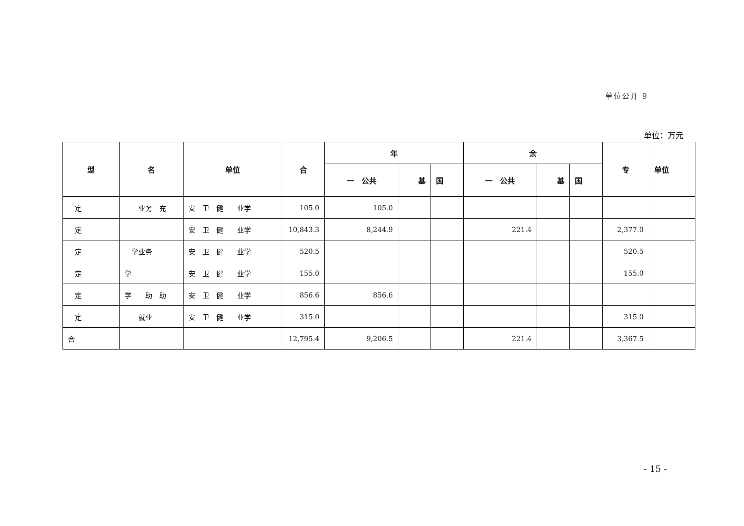单位公开 9
单位：万元
| 型 | 名 | 单位 | 合 | 年 | | | 余 | | | 专 | 单位 |
| --- | --- | --- | --- | --- | --- | --- | --- | --- | --- | --- | --- |
| | | | | 一 公共 | 基 | 国 | 一 公共 | 基 | 国 | | |
| 定 | 业务 充 | 安 卫 健 业学 | 105.0 | 105.0 | | | | | | | |
| 定 | | 安 卫 健 业学 | 10,843.3 | 8,244.9 | | | 221.4 | | | 2,377.0 | |
| 定 | 学业务 | 安 卫 健 业学 | 520.5 | | | | | | | 520.5 | |
| 定 | 学 | 安 卫 健 业学 | 155.0 | | | | | | | 155.0 | |
| 定 | 学 助 助 | 安 卫 健 业学 | 856.6 | 856.6 | | | | | | | |
| 定 | 就业 | 安 卫 健 业学 | 315.0 | | | | | | | 315.0 | |
| 合 | | | 12,795.4 | 9,206.5 | | | 221.4 | | | 3,367.5 | |
- 15 -